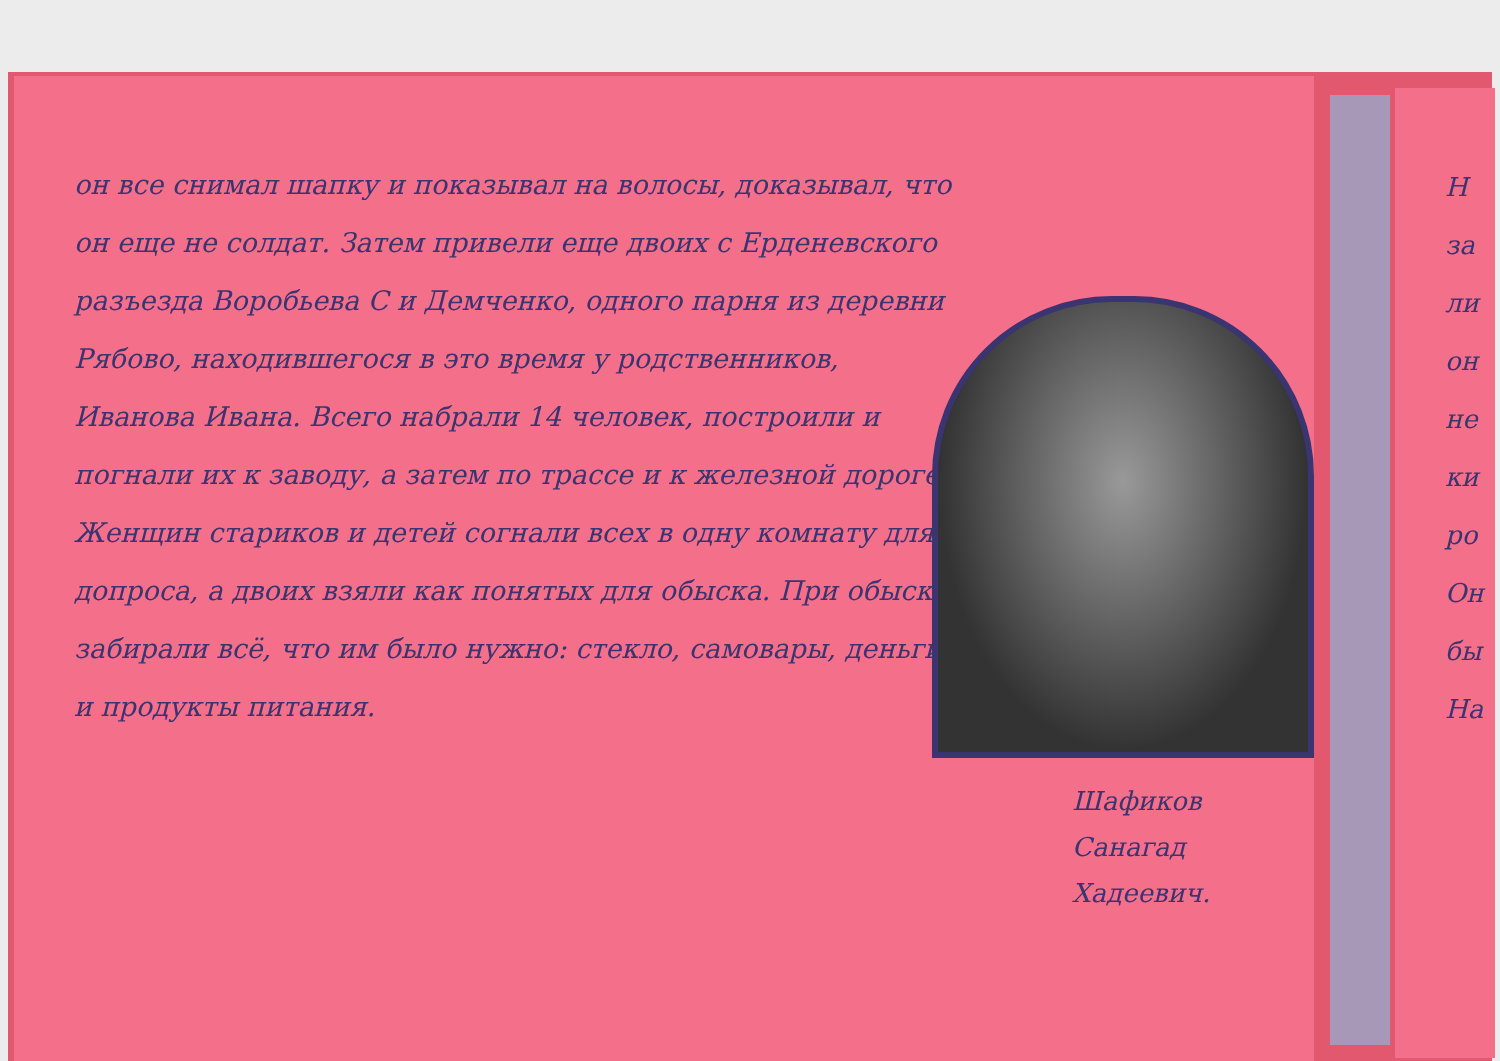он все снимал шапку и показывал на волосы, доказывал, что он еще не солдат. Затем привели еще двоих с Ерденевского разъезда Воробьева С и Демченко, одного парня из деревни Рябово, находившегося в это время у родственников, Иванова Ивана. Всего набрали 14 человек, построили и погнали их к заводу, а затем по трассе и к железной дороге.
Женщин стариков и детей согнали всех в одну комнату для допроса, а двоих взяли как понятых для обыска. При обыске забирали всё, что им было нужно: стекло, самовары, деньги и продукты питания.
Шафиков
Санагад
Хадеевич.
Н
за
ли
он
не
ки
ро
Он
бы
На